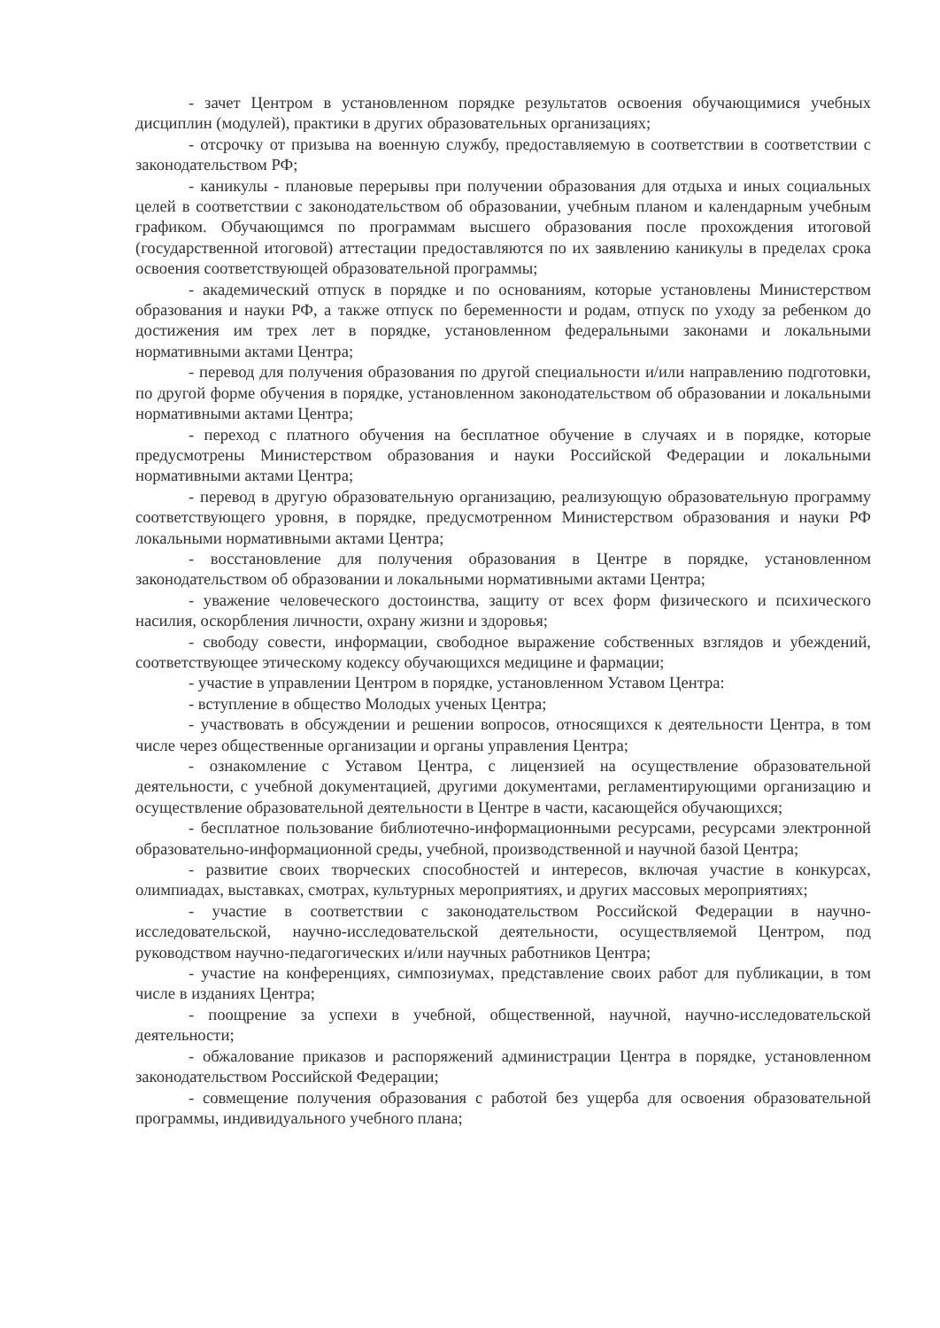- зачет Центром в установленном порядке результатов освоения обучающимися учебных дисциплин (модулей), практики в других образовательных организациях;
- отсрочку от призыва на военную службу, предоставляемую в соответствии в соответствии с законодательством РФ;
- каникулы - плановые перерывы при получении образования для отдыха и иных социальных целей в соответствии с законодательством об образовании, учебным планом и календарным учебным графиком. Обучающимся по программам высшего образования после прохождения итоговой (государственной итоговой) аттестации предоставляются по их заявлению каникулы в пределах срока освоения соответствующей образовательной программы;
- академический отпуск в порядке и по основаниям, которые установлены Министерством образования и науки РФ, а также отпуск по беременности и родам, отпуск по уходу за ребенком до достижения им трех лет в порядке, установленном федеральными законами и локальными нормативными актами Центра;
- перевод для получения образования по другой специальности и/или направлению подготовки, по другой форме обучения в порядке, установленном законодательством об образовании и локальными нормативными актами Центра;
- переход с платного обучения на бесплатное обучение в случаях и в порядке, которые предусмотрены Министерством образования и науки Российской Федерации и локальными нормативными актами Центра;
- перевод в другую образовательную организацию, реализующую образовательную программу соответствующего уровня, в порядке, предусмотренном Министерством образования и науки РФ локальными нормативными актами Центра;
- восстановление для получения образования в Центре в порядке, установленном законодательством об образовании и локальными нормативными актами Центра;
- уважение человеческого достоинства, защиту от всех форм физического и психического насилия, оскорбления личности, охрану жизни и здоровья;
- свободу совести, информации, свободное выражение собственных взглядов и убеждений, соответствующее этическому кодексу обучающихся медицине и фармации;
- участие в управлении Центром в порядке, установленном Уставом Центра:
- вступление в общество Молодых ученых Центра;
- участвовать в обсуждении и решении вопросов, относящихся к деятельности Центра, в том числе через общественные организации и органы управления Центра;
- ознакомление с Уставом Центра, с лицензией на осуществление образовательной деятельности, с учебной документацией, другими документами, регламентирующими организацию и осуществление образовательной деятельности в Центре в части, касающейся обучающихся;
- бесплатное пользование библиотечно-информационными ресурсами, ресурсами электронной образовательно-информационной среды, учебной, производственной и научной базой Центра;
- развитие своих творческих способностей и интересов, включая участие в конкурсах, олимпиадах, выставках, смотрах, культурных мероприятиях, и других массовых мероприятиях;
- участие в соответствии с законодательством Российской Федерации в научно-исследовательской, научно-исследовательской деятельности, осуществляемой Центром, под руководством научно-педагогических и/или научных работников Центра;
- участие на конференциях, симпозиумах, представление своих работ для публикации, в том числе в изданиях Центра;
- поощрение за успехи в учебной, общественной, научной, научно-исследовательской деятельности;
- обжалование приказов и распоряжений администрации Центра в порядке, установленном законодательством Российской Федерации;
- совмещение получения образования с работой без ущерба для освоения образовательной программы, индивидуального учебного плана;